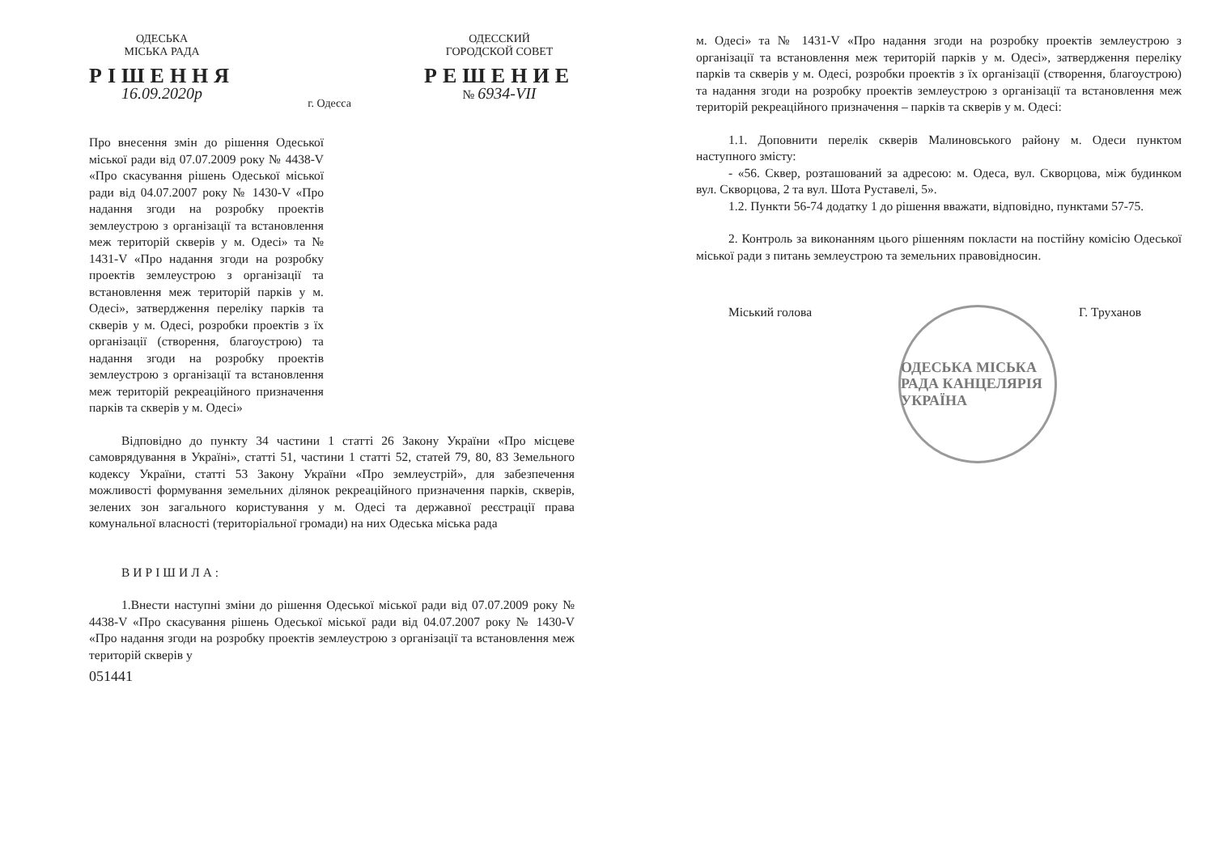ОДЕСЬКА
МІСЬКА РАДА
РІШЕННЯ
16.09.2020р
г. Одесса
ОДЕССКИЙ
ГОРОДСКОЙ СОВЕТ
РЕШЕНИЕ
№ 6934-VII
Про внесення змін до рішення Одеської міської ради від 07.07.2009 року № 4438-V «Про скасування рішень Одеської міської ради від 04.07.2007 року № 1430-V «Про надання згоди на розробку проектів землеустрою з організації та встановлення меж територій скверів у м. Одесі» та № 1431-V «Про надання згоди на розробку проектів землеустрою з організації та встановлення меж територій парків у м. Одесі», затвердження переліку парків та скверів у м. Одесі, розробки проектів з їх організації (створення, благоустрою) та надання згоди на розробку проектів землеустрою з організації та встановлення меж територій рекреаційного призначення парків та скверів у м. Одесі»
Відповідно до пункту 34 частини 1 статті 26 Закону України «Про місцеве самоврядування в Україні», статті 51, частини 1 статті 52, статей 79, 80, 83 Земельного кодексу України, статті 53 Закону України «Про землеустрій», для забезпечення можливості формування земельних ділянок рекреаційного призначення парків, скверів, зелених зон загального користування у м. Одесі та державної реєстрації права комунальної власності (територіальної громади) на них Одеська міська рада
ВИРІШИЛА:
1.Внести наступні зміни до рішення Одеської міської ради від 07.07.2009 року № 4438-V «Про скасування рішень Одеської міської ради від 04.07.2007 року № 1430-V «Про надання згоди на розробку проектів землеустрою з організації та встановлення меж територій скверів у
051441
м. Одесі» та № 1431-V «Про надання згоди на розробку проектів землеустрою з організації та встановлення меж територій парків у м. Одесі», затвердження переліку парків та скверів у м. Одесі, розробки проектів з їх організації (створення, благоустрою) та надання згоди на розробку проектів землеустрою з організації та встановлення меж територій рекреаційного призначення – парків та скверів у м. Одесі:
1.1. Доповнити перелік скверів Малиновського району м. Одеси пунктом наступного змісту:
- «56. Сквер, розташований за адресою: м. Одеса, вул. Скворцова, між будинком вул. Скворцова, 2 та вул. Шота Руставелі, 5».
1.2. Пункти 56-74 додатку 1 до рішення вважати, відповідно, пунктами 57-75.
2. Контроль за виконанням цього рішенням покласти на постійну комісію Одеської міської ради з питань землеустрою та земельних правовідносин.
Міський голова Г. Труханов
ОДЕСЬКА МІСЬКА РАДА КАНЦЕЛЯРІЯ УКРАЇНА